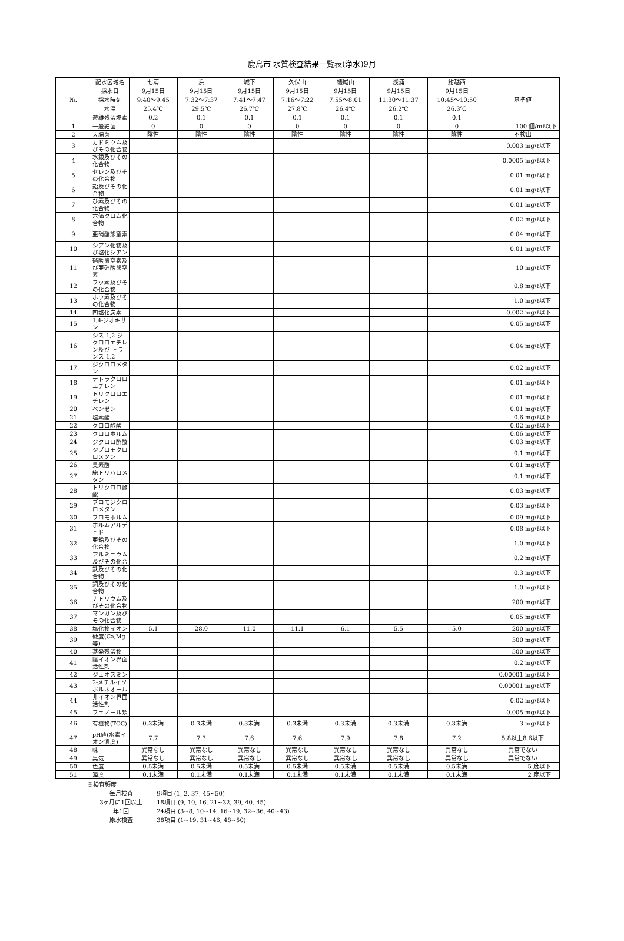鹿島市 水質検査結果一覧表(浄水)9月
| №. | 配水区域名 採水日 採水時刻 水温 遊離残留塩素 | 七浦 9月15日 9:40～9:45 25.4℃ 0.2 | 浜 9月15日 7:32～7:37 29.5℃ 0.1 | 城下 9月15日 7:41～7:47 26.7℃ 0.1 | 久保山 9月15日 7:16～7:22 27.8℃ 0.1 | 蟻尾山 9月15日 7:55～8:01 26.4℃ 0.1 | 浅浦 9月15日 11:30～11:37 26.2℃ 0.1 | 鮒越西 9月15日 10:45～10:50 26.3℃ 0.1 | 基準値 |
| 1 | 一般細菌 | 0 | 0 | 0 | 0 | 0 | 0 | 0 | 100 個/mℓ以下 |
| 2 | 大腸菌 | 陰性 | 陰性 | 陰性 | 陰性 | 陰性 | 陰性 | 陰性 | 不検出 |
| 3 | カドミウム及びその化合物 | | | | | | | | 0.003 mg/ℓ以下 |
| 4 | 水銀及びその化合物 | | | | | | | | 0.0005 mg/ℓ以下 |
| 5 | セレン及びその化合物 | | | | | | | | 0.01 mg/ℓ以下 |
| 6 | 鉛及びその化合物 | | | | | | | | 0.01 mg/ℓ以下 |
| 7 | ひ素及びその化合物 | | | | | | | | 0.01 mg/ℓ以下 |
| 8 | 六価クロム化合物 | | | | | | | | 0.02 mg/ℓ以下 |
| 9 | 亜硝酸態窒素 | | | | | | | | 0.04 mg/ℓ以下 |
| 10 | シアン化物及び塩化シアン | | | | | | | | 0.01 mg/ℓ以下 |
| 11 | 硝酸態窒素及び亜硝酸態窒素 | | | | | | | | 10 mg/ℓ以下 |
| 12 | フッ素及びその化合物 | | | | | | | | 0.8 mg/ℓ以下 |
| 13 | ホウ素及びその化合物 | | | | | | | | 1.0 mg/ℓ以下 |
| 14 | 四塩化炭素 | | | | | | | | 0.002 mg/ℓ以下 |
| 15 | 1,4-ジオキサン | | | | | | | | 0.05 mg/ℓ以下 |
| 16 | シス-1,2-ジクロロエチレン及び トランス-1,2- | | | | | | | | 0.04 mg/ℓ以下 |
| 17 | ジクロロメタン | | | | | | | | 0.02 mg/ℓ以下 |
| 18 | テトラクロロエチレン | | | | | | | | 0.01 mg/ℓ以下 |
| 19 | トリクロロエチレン | | | | | | | | 0.01 mg/ℓ以下 |
| 20 | ベンゼン | | | | | | | | 0.01 mg/ℓ以下 |
| 21 | 塩素酸 | | | | | | | | 0.6 mg/ℓ以下 |
| 22 | クロロ酢酸 | | | | | | | | 0.02 mg/ℓ以下 |
| 23 | クロロホルム | | | | | | | | 0.06 mg/ℓ以下 |
| 24 | ジクロロ酢酸 | | | | | | | | 0.03 mg/ℓ以下 |
| 25 | ジブロモクロロメタン | | | | | | | | 0.1 mg/ℓ以下 |
| 26 | 臭素酸 | | | | | | | | 0.01 mg/ℓ以下 |
| 27 | 総トリハロメタン | | | | | | | | 0.1 mg/ℓ以下 |
| 28 | トリクロロ酢酸 | | | | | | | | 0.03 mg/ℓ以下 |
| 29 | ブロモジクロロメタン | | | | | | | | 0.03 mg/ℓ以下 |
| 30 | ブロモホルム | | | | | | | | 0.09 mg/ℓ以下 |
| 31 | ホルムアルデヒド | | | | | | | | 0.08 mg/ℓ以下 |
| 32 | 亜鉛及びその化合物 | | | | | | | | 1.0 mg/ℓ以下 |
| 33 | アルミニウム及びその化合 | | | | | | | | 0.2 mg/ℓ以下 |
| 34 | 鉄及びその化合物 | | | | | | | | 0.3 mg/ℓ以下 |
| 35 | 銅及びその化合物 | | | | | | | | 1.0 mg/ℓ以下 |
| 36 | ナトリウム及びその化合物 | | | | | | | | 200 mg/ℓ以下 |
| 37 | マンガン及びその化合物 | | | | | | | | 0.05 mg/ℓ以下 |
| 38 | 塩化物イオン | 5.1 | 28.0 | 11.0 | 11.1 | 6.1 | 5.5 | 5.0 | 200 mg/ℓ以下 |
| 39 | 硬度(Ca,Mg等) | | | | | | | | 300 mg/ℓ以下 |
| 40 | 蒸発残留物 | | | | | | | | 500 mg/ℓ以下 |
| 41 | 陰イオン界面活性剤 | | | | | | | | 0.2 mg/ℓ以下 |
| 42 | ジェオスミン | | | | | | | | 0.00001 mg/ℓ以下 |
| 43 | 2-メチルイソボルネオール | | | | | | | | 0.00001 mg/ℓ以下 |
| 44 | 非イオン界面活性剤 | | | | | | | | 0.02 mg/ℓ以下 |
| 45 | フェノール類 | | | | | | | | 0.005 mg/ℓ以下 |
| 46 | 有機物(TOC) | 0.3未満 | 0.3未満 | 0.3未満 | 0.3未満 | 0.3未満 | 0.3未満 | 0.3未満 | 3 mg/ℓ以下 |
| 47 | pH値(水素イオン濃度) | 7.7 | 7.3 | 7.6 | 7.6 | 7.9 | 7.8 | 7.2 | 5.8以上8.6以下 |
| 48 | 味 | 異常なし | 異常なし | 異常なし | 異常なし | 異常なし | 異常なし | 異常なし | 異常でない |
| 49 | 臭気 | 異常なし | 異常なし | 異常なし | 異常なし | 異常なし | 異常なし | 異常なし | 異常でない |
| 50 | 色度 | 0.5未満 | 0.5未満 | 0.5未満 | 0.5未満 | 0.5未満 | 0.5未満 | 0.5未満 | 5 度以下 |
| 51 | 濁度 | 0.1未満 | 0.1未満 | 0.1未満 | 0.1未満 | 0.1未満 | 0.1未満 | 0.1未満 | 2 度以下 |
※検査頻度
毎月検査 9項目 (1, 2, 37, 45~50)
3ヶ月に1回以上 18項目 (9, 10, 16, 21~32, 39, 40, 45)
年1回 24項目 (3~8, 10~14, 16~19, 32~36, 40~43)
原水検査 38項目 (1~19, 31~46, 48~50)